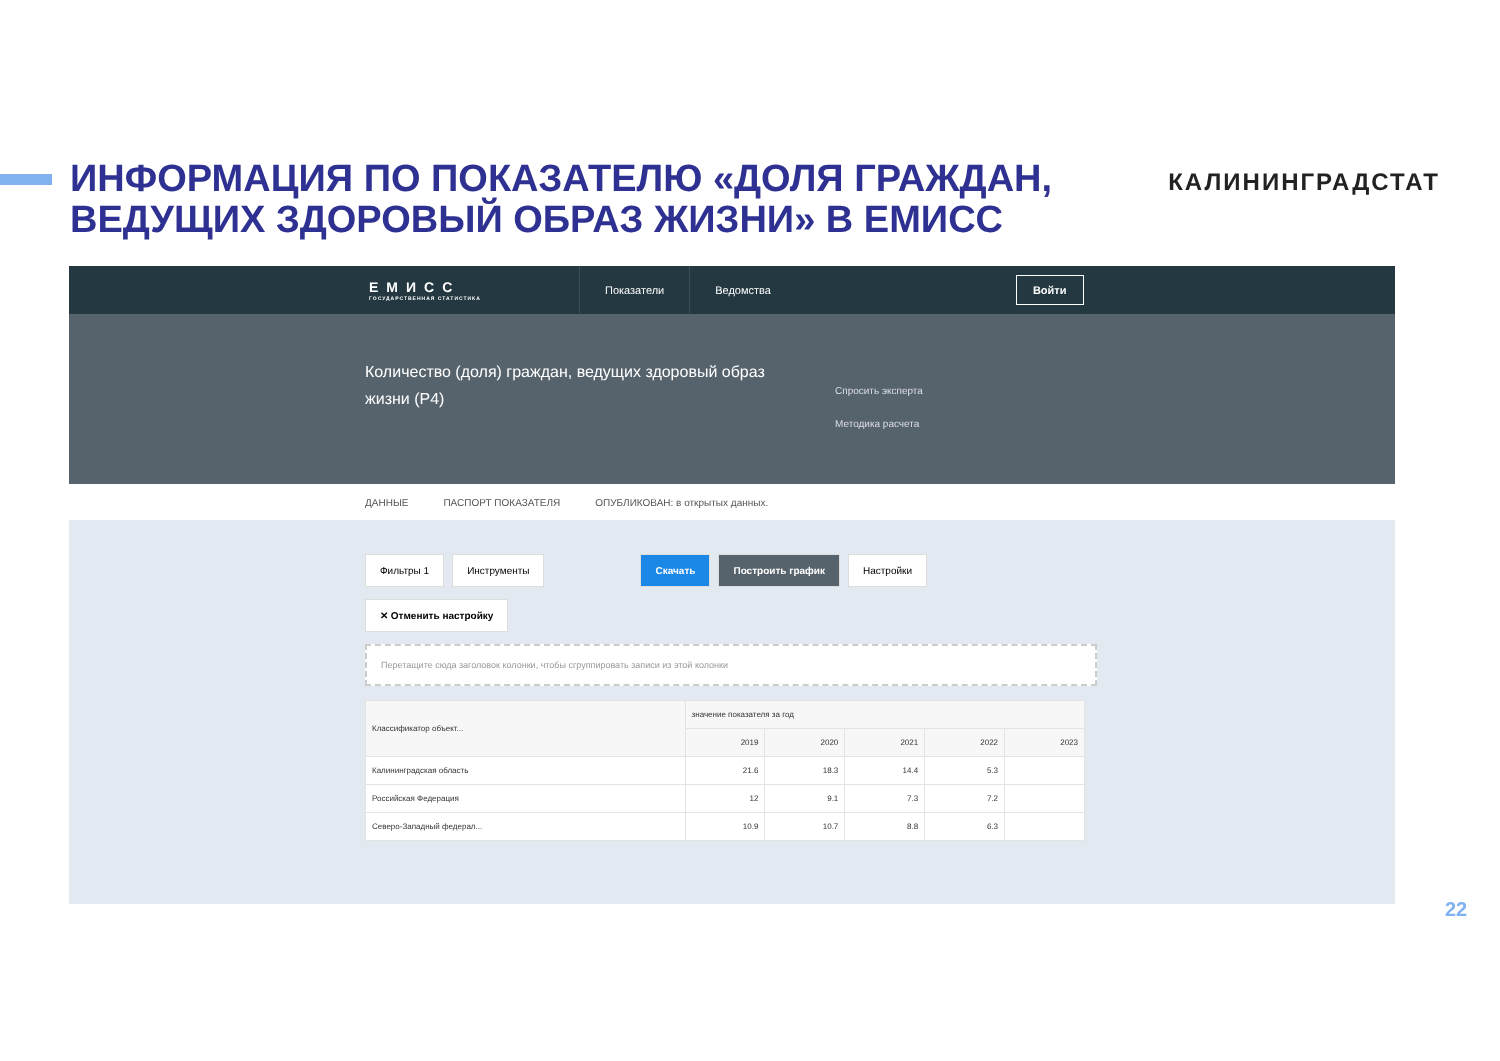ИНФОРМАЦИЯ ПО ПОКАЗАТЕЛЮ «ДОЛЯ ГРАЖДАН,
ВЕДУЩИХ ЗДОРОВЫЙ ОБРАЗ ЖИЗНИ» В ЕМИСС
КАЛИНИНГРАДСТАТ
ЕМИСС
ГОСУДАРСТВЕННАЯ СТАТИСТИКА
Показатели Ведомства
Войти
Количество (доля) граждан, ведущих здоровый образ жизни (Р4)
Спросить эксперта
Методика расчета
ДАННЫЕ ПАСПОРТ ПОКАЗАТЕЛЯ ОПУБЛИКОВАН: в открытых данных.
Фильтры 1 Инструменты Скачать Построить график Настройки
✕ Отменить настройку
Перетащите сюда заголовок колонки, чтобы сгруппировать записи из этой колонки
| Классификатор объект... | значение показателя за год | | | | |
| --- | --- | --- | --- | --- | --- |
| | 2019 | 2020 | 2021 | 2022 | 2023 |
| Калининградская область | 21.6 | 18.3 | 14.4 | 5.3 | |
| Российская Федерация | 12 | 9.1 | 7.3 | 7.2 | |
| Северо-Западный федерал... | 10.9 | 10.7 | 8.8 | 6.3 | |
22